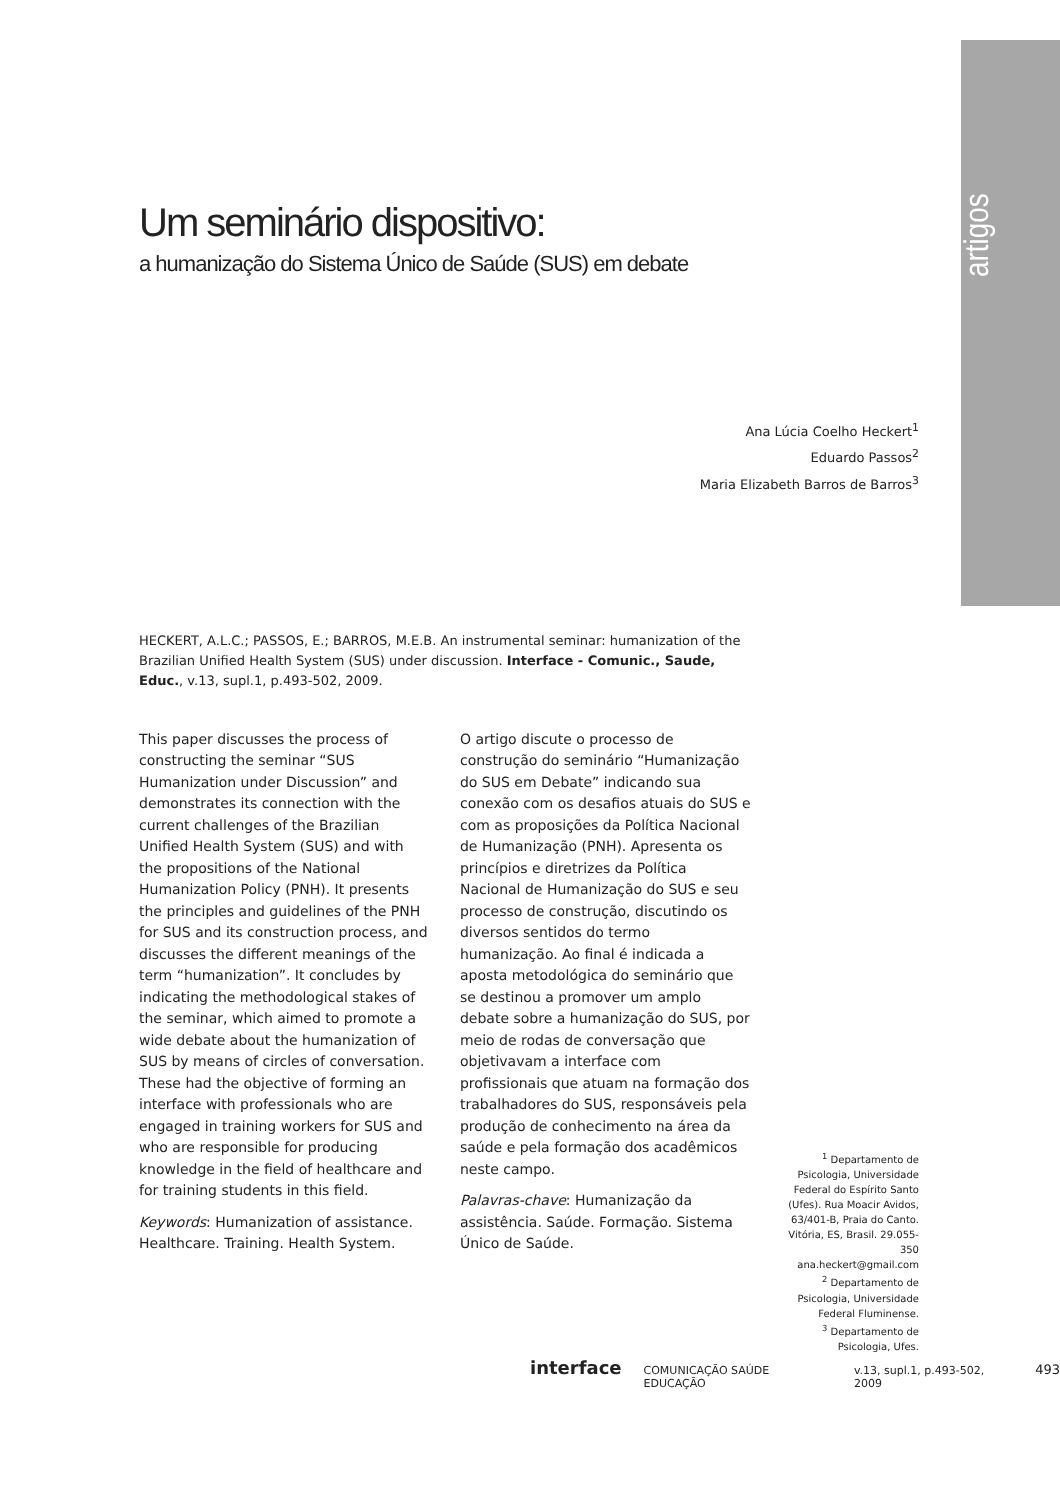artigos
Um seminário dispositivo:
a humanização do Sistema Único de Saúde (SUS) em debate
Ana Lúcia Coelho Heckert<sup>1</sup>
Eduardo Passos<sup>2</sup>
Maria Elizabeth Barros de Barros<sup>3</sup>
HECKERT, A.L.C.; PASSOS, E.; BARROS, M.E.B. An instrumental seminar: humanization of the Brazilian Unified Health System (SUS) under discussion. Interface - Comunic., Saude, Educ., v.13, supl.1, p.493-502, 2009.
This paper discusses the process of constructing the seminar “SUS Humanization under Discussion” and demonstrates its connection with the current challenges of the Brazilian Unified Health System (SUS) and with the propositions of the National Humanization Policy (PNH). It presents the principles and guidelines of the PNH for SUS and its construction process, and discusses the different meanings of the term “humanization”. It concludes by indicating the methodological stakes of the seminar, which aimed to promote a wide debate about the humanization of SUS by means of circles of conversation. These had the objective of forming an interface with professionals who are engaged in training workers for SUS and who are responsible for producing knowledge in the field of healthcare and for training students in this field.
Keywords: Humanization of assistance. Healthcare. Training. Health System.
O artigo discute o processo de construção do seminário “Humanização do SUS em Debate” indicando sua conexão com os desafios atuais do SUS e com as proposições da Política Nacional de Humanização (PNH). Apresenta os princípios e diretrizes da Política Nacional de Humanização do SUS e seu processo de construção, discutindo os diversos sentidos do termo humanização. Ao final é indicada a aposta metodológica do seminário que se destinou a promover um amplo debate sobre a humanização do SUS, por meio de rodas de conversação que objetivavam a interface com profissionais que atuam na formação dos trabalhadores do SUS, responsáveis pela produção de conhecimento na área da saúde e pela formação dos acadêmicos neste campo.
Palavras-chave: Humanização da assistência. Saúde. Formação. Sistema Único de Saúde.
<sup>1</sup> Departamento de Psicologia, Universidade Federal do Espírito Santo (Ufes). Rua Moacir Avidos, 63/401-B, Praia do Canto. Vitória, ES, Brasil. 29.055-350 ana.heckert@gmail.com
<sup>2</sup> Departamento de Psicologia, Universidade Federal Fluminense.
<sup>3</sup> Departamento de Psicologia, Ufes.
interface COMUNICAÇÃO SAÚDE EDUCAÇÃO v.13, supl.1, p.493-502, 2009 493